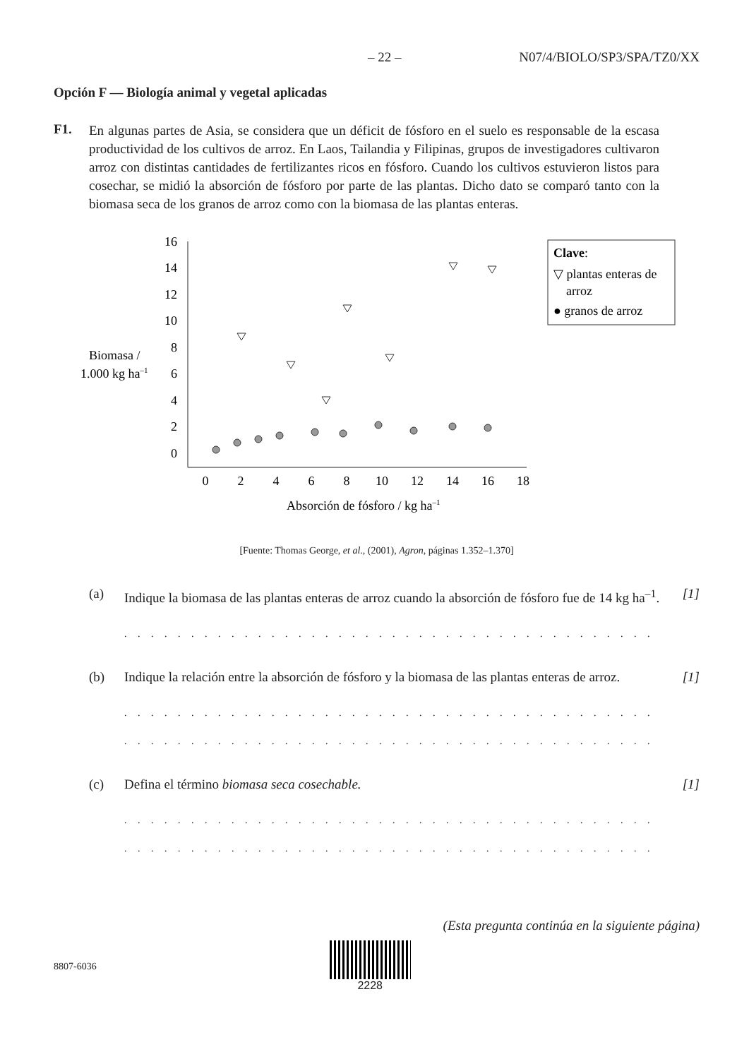– 22 – N07/4/BIOLO/SP3/SPA/TZ0/XX
Opción F — Biología animal y vegetal aplicadas
F1.
En algunas partes de Asia, se considera que un déficit de fósforo en el suelo es responsable de la escasa productividad de los cultivos de arroz. En Laos, Tailandia y Filipinas, grupos de investigadores cultivaron arroz con distintas cantidades de fertilizantes ricos en fósforo. Cuando los cultivos estuvieron listos para cosechar, se midió la absorción de fósforo por parte de las plantas. Dicho dato se comparó tanto con la biomasa seca de los granos de arroz como con la biomasa de las plantas enteras.
Biomasa /
1.000 kg ha–1
16
14
12
10
8
6
4
2
0
0
2
4
6
8
10
12
14
16
18
Absorción de fósforo / kg ha–1
Clave:
▽ plantas enteras de
arroz
● granos de arroz
[Fuente: Thomas George, et al., (2001), Agron, páginas 1.352–1.370]
(a) Indique la biomasa de las plantas enteras de arroz cuando la absorción de fósforo fue de 14 kg ha<sup>–1</sup>. [1]
. . . . . . . . . . . . . . . . . . . . . . . . . . . . . . . . . . . . . . . . . . . . . . . . . . . . . . . . . . . . . .
(b) Indique la relación entre la absorción de fósforo y la biomasa de las plantas enteras de arroz. [1]
. . . . . . . . . . . . . . . . . . . . . . . . . . . . . . . . . . . . . . . . . . . . . . . . . . . . . . . . . . . . . .
. . . . . . . . . . . . . . . . . . . . . . . . . . . . . . . . . . . . . . . . . . . . . . . . . . . . . . . . . . . . . .
(c) Defina el término biomasa seca cosechable. [1]
. . . . . . . . . . . . . . . . . . . . . . . . . . . . . . . . . . . . . . . . . . . . . . . . . . . . . . . . . . . . . .
. . . . . . . . . . . . . . . . . . . . . . . . . . . . . . . . . . . . . . . . . . . . . . . . . . . . . . . . . . . . . .
(Esta pregunta continúa en la siguiente página)
8807-6036 2228